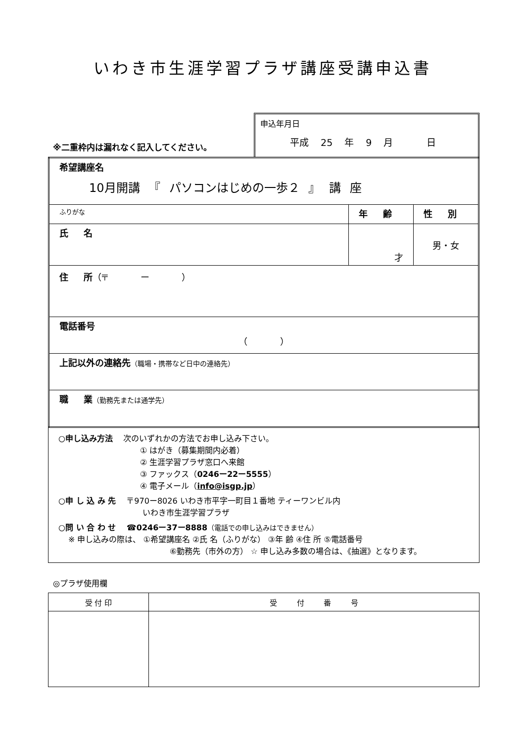いわき市生涯学習プラザ講座受講申込書
※二重枠内は漏れなく記入してください。
申込年月日
平成 25 年 9 月 　 日
| 希望講座名 10月開講 『 パソコンはじめの一歩２ 』 講 座 | | |
| ふりがな | 年 齢 | 性 別 |
| 氏 名 | 才 | 男・女 |
| 住 所 （〒 ー ） | | |
| 電話番号 （ ） | | |
| 上記以外の連絡先 （職場・携帯など日中の連絡先） | | |
| 職 業 （勤務先または通学先） | | |
○申し込み方法 　次のいずれかの方法でお申し込み下さい。
① はがき（募集期間内必着）
② 生涯学習プラザ窓口へ来館
③ ファックス（0246ー22ー5555）
④ 電子メール（info@isgp.jp）
○申 し 込 み 先 　〒970ー8026 いわき市平字一町目１番地 ティーワンビル内
いわき市生涯学習プラザ
○問 い 合 わ せ 　☎0246ー37ー8888（電話での申し込みはできません）
※ 申し込みの際は、 ①希望講座名 ②氏 名（ふりがな） ③年 齢 ④住 所 ⑤電話番号
⑥勤務先（市外の方） ☆ 申し込み多数の場合は、《抽選》となります。
◎プラザ使用欄
| 受 付 印 | 受 付 番 号 |
| --- | --- |